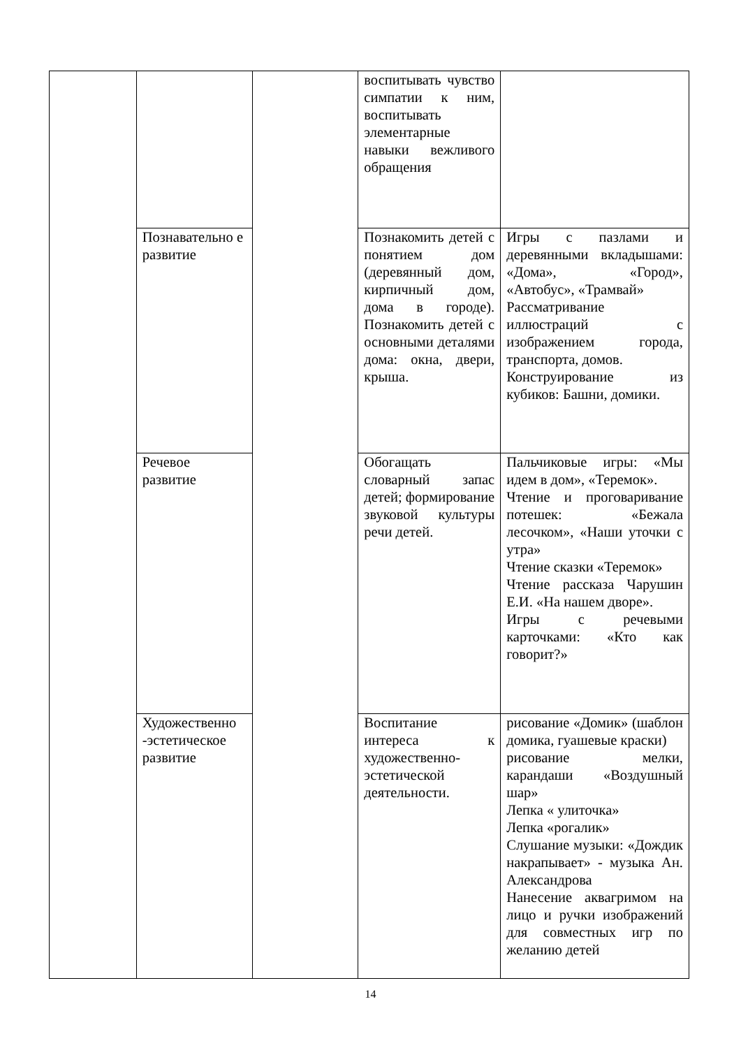| | | | воспитывать чувство симпатии к ним, воспитывать элементарные навыки вежливого обращения | |
| | Познавательно е развитие | | Познакомить детей с понятием дом (деревянный дом, кирпичный дом, дома в городе). Познакомить детей с основными деталями дома: окна, двери, крыша. | Игры с пазлами и деревянными вкладышами: «Дома», «Город», «Автобус», «Трамвай» Рассматривание иллюстраций с изображением города, транспорта, домов. Конструирование из кубиков: Башни, домики. |
| | Речевое развитие | | Обогащать словарный запас детей; формирование звуковой культуры речи детей. | Пальчиковые игры: «Мы идем в дом», «Теремок». Чтение и проговаривание потешек: «Бежала лесочком», «Наши уточки с утра» Чтение сказки «Теремок» Чтение рассказа Чарушин Е.И. «На нашем дворе». Игры с речевыми карточками: «Кто как говорит?» |
| | Художественно -эстетическое развитие | | Воспитание интереса к художественно-эстетической деятельности. | рисование «Домик» (шаблон домика, гуашевые краски) рисование мелки, карандаши «Воздушный шар» Лепка « улиточка» Лепка «рогалик» Слушание музыки: «Дождик накрапывает» - музыка Ан. Александрова Нанесение аквагримом на лицо и ручки изображений для совместных игр по желанию детей |
14